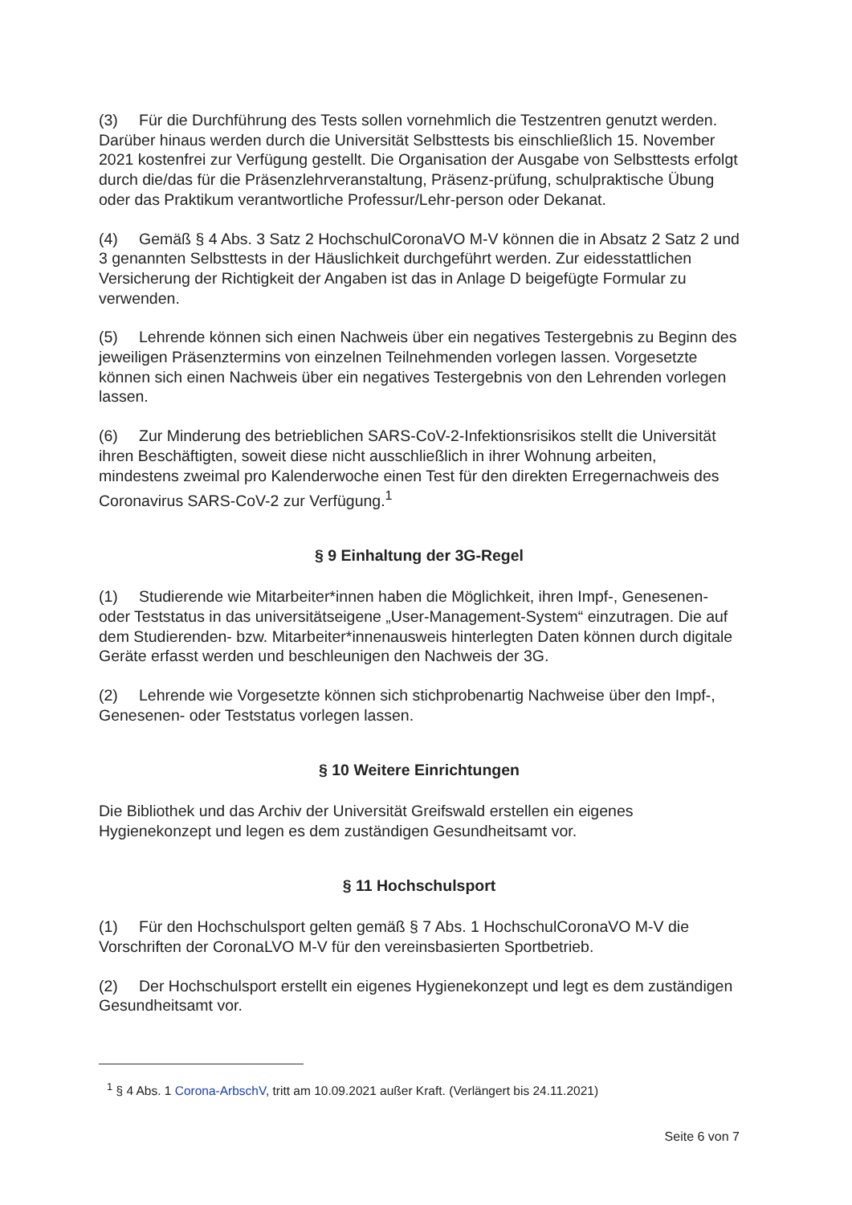(3) Für die Durchführung des Tests sollen vornehmlich die Testzentren genutzt werden. Darüber hinaus werden durch die Universität Selbsttests bis einschließlich 15. November 2021 kostenfrei zur Verfügung gestellt. Die Organisation der Ausgabe von Selbsttests erfolgt durch die/das für die Präsenzlehrveranstaltung, Präsenz-prüfung, schulpraktische Übung oder das Praktikum verantwortliche Professur/Lehr-person oder Dekanat.
(4) Gemäß § 4 Abs. 3 Satz 2 HochschulCoronaVO M-V können die in Absatz 2 Satz 2 und 3 genannten Selbsttests in der Häuslichkeit durchgeführt werden. Zur eidesstattlichen Versicherung der Richtigkeit der Angaben ist das in Anlage D beigefügte Formular zu verwenden.
(5) Lehrende können sich einen Nachweis über ein negatives Testergebnis zu Beginn des jeweiligen Präsenztermins von einzelnen Teilnehmenden vorlegen lassen. Vorgesetzte können sich einen Nachweis über ein negatives Testergebnis von den Lehrenden vorlegen lassen.
(6) Zur Minderung des betrieblichen SARS-CoV-2-Infektionsrisikos stellt die Universität ihren Beschäftigten, soweit diese nicht ausschließlich in ihrer Wohnung arbeiten, mindestens zweimal pro Kalenderwoche einen Test für den direkten Erregernachweis des Coronavirus SARS-CoV-2 zur Verfügung.<sup>1</sup>
§ 9 Einhaltung der 3G-Regel
(1) Studierende wie Mitarbeiter*innen haben die Möglichkeit, ihren Impf-, Genesenen- oder Teststatus in das universitätseigene „User-Management-System“ einzutragen. Die auf dem Studierenden- bzw. Mitarbeiter*innenausweis hinterlegten Daten können durch digitale Geräte erfasst werden und beschleunigen den Nachweis der 3G.
(2) Lehrende wie Vorgesetzte können sich stichprobenartig Nachweise über den Impf-, Genesenen- oder Teststatus vorlegen lassen.
§ 10 Weitere Einrichtungen
Die Bibliothek und das Archiv der Universität Greifswald erstellen ein eigenes Hygienekonzept und legen es dem zuständigen Gesundheitsamt vor.
§ 11 Hochschulsport
(1) Für den Hochschulsport gelten gemäß § 7 Abs. 1 HochschulCoronaVO M-V die Vorschriften der CoronaLVO M-V für den vereinsbasierten Sportbetrieb.
(2) Der Hochschulsport erstellt ein eigenes Hygienekonzept und legt es dem zuständigen Gesundheitsamt vor.
<sup>1</sup> § 4 Abs. 1 Corona-ArbschV, tritt am 10.09.2021 außer Kraft. (Verlängert bis 24.11.2021)
Seite 6 von 7